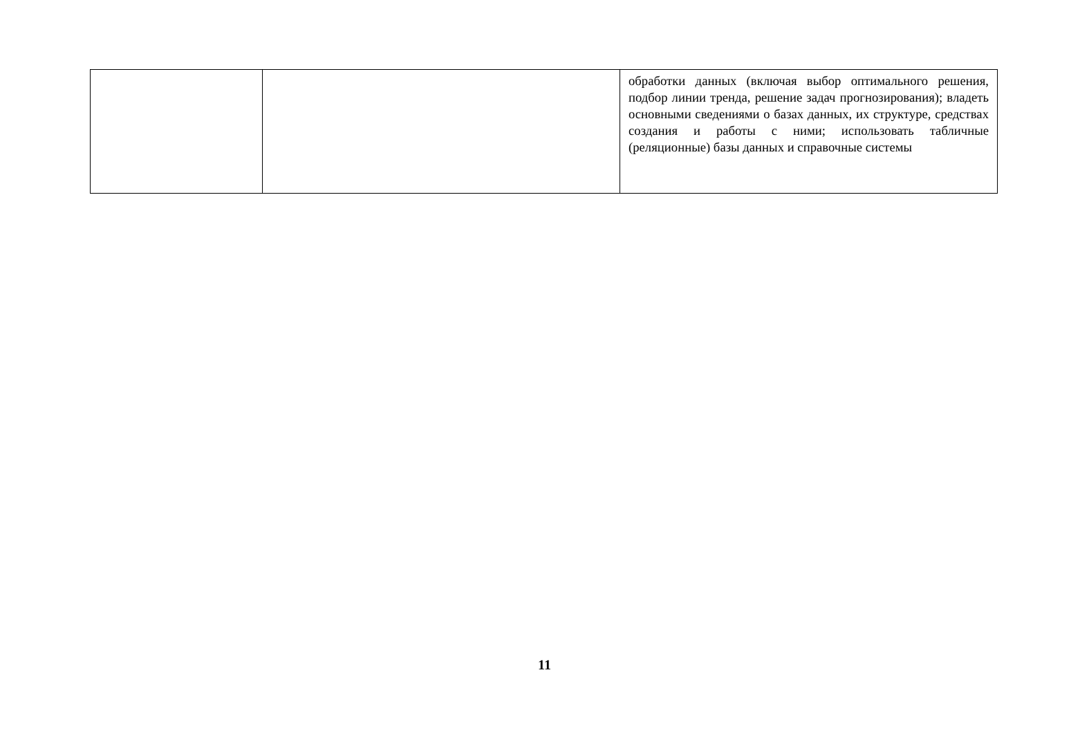| | | обработки данных (включая выбор оптимального решения, подбор линии тренда, решение задач прогнозирования); владеть основными сведениями о базах данных, их структуре, средствах создания и работы с ними; использовать табличные (реляционные) базы данных и справочные системы |
11